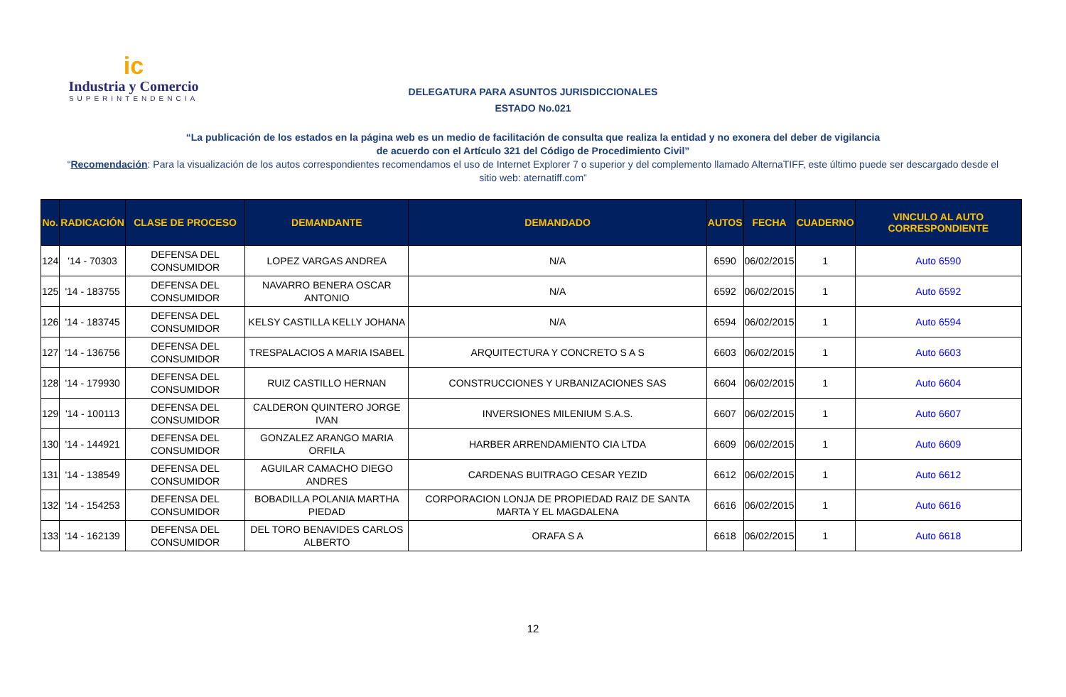ic
Industria y Comercio
SUPERINTENDENCIA
DELEGATURA PARA ASUNTOS JURISDICCIONALES
ESTADO No.021
“La publicación de los estados en la página web es un medio de facilitación de consulta que realiza la entidad y no exonera del deber de vigilancia
de acuerdo con el Artículo 321 del Código de Procedimiento Civil”
“Recomendación: Para la visualización de los autos correspondientes recomendamos el uso de Internet Explorer 7 o superior y del complemento llamado AlternaTIFF, este último puede ser descargado desde el sitio web: aternatiff.com”
| No. | RADICACIÓN | CLASE DE PROCESO | DEMANDANTE | DEMANDADO | AUTOS | FECHA | CUADERNO | VINCULO AL AUTO CORRESPONDIENTE |
| --- | --- | --- | --- | --- | --- | --- | --- | --- |
| 124 | '14 - 70303 | DEFENSA DEL CONSUMIDOR | LOPEZ VARGAS ANDREA | N/A | 6590 | 06/02/2015 | 1 | Auto 6590 |
| 125 | '14 - 183755 | DEFENSA DEL CONSUMIDOR | NAVARRO BENERA OSCAR ANTONIO | N/A | 6592 | 06/02/2015 | 1 | Auto 6592 |
| 126 | '14 - 183745 | DEFENSA DEL CONSUMIDOR | KELSY CASTILLA KELLY JOHANA | N/A | 6594 | 06/02/2015 | 1 | Auto 6594 |
| 127 | '14 - 136756 | DEFENSA DEL CONSUMIDOR | TRESPALACIOS A MARIA ISABEL | ARQUITECTURA Y CONCRETO S A S | 6603 | 06/02/2015 | 1 | Auto 6603 |
| 128 | '14 - 179930 | DEFENSA DEL CONSUMIDOR | RUIZ CASTILLO HERNAN | CONSTRUCCIONES Y URBANIZACIONES SAS | 6604 | 06/02/2015 | 1 | Auto 6604 |
| 129 | '14 - 100113 | DEFENSA DEL CONSUMIDOR | CALDERON QUINTERO JORGE IVAN | INVERSIONES MILENIUM S.A.S. | 6607 | 06/02/2015 | 1 | Auto 6607 |
| 130 | '14 - 144921 | DEFENSA DEL CONSUMIDOR | GONZALEZ ARANGO MARIA ORFILA | HARBER ARRENDAMIENTO CIA LTDA | 6609 | 06/02/2015 | 1 | Auto 6609 |
| 131 | '14 - 138549 | DEFENSA DEL CONSUMIDOR | AGUILAR CAMACHO DIEGO ANDRES | CARDENAS BUITRAGO CESAR YEZID | 6612 | 06/02/2015 | 1 | Auto 6612 |
| 132 | '14 - 154253 | DEFENSA DEL CONSUMIDOR | BOBADILLA POLANIA MARTHA PIEDAD | CORPORACION LONJA DE PROPIEDAD RAIZ DE SANTA MARTA Y EL MAGDALENA | 6616 | 06/02/2015 | 1 | Auto 6616 |
| 133 | '14 - 162139 | DEFENSA DEL CONSUMIDOR | DEL TORO BENAVIDES CARLOS ALBERTO | ORAFA S A | 6618 | 06/02/2015 | 1 | Auto 6618 |
12